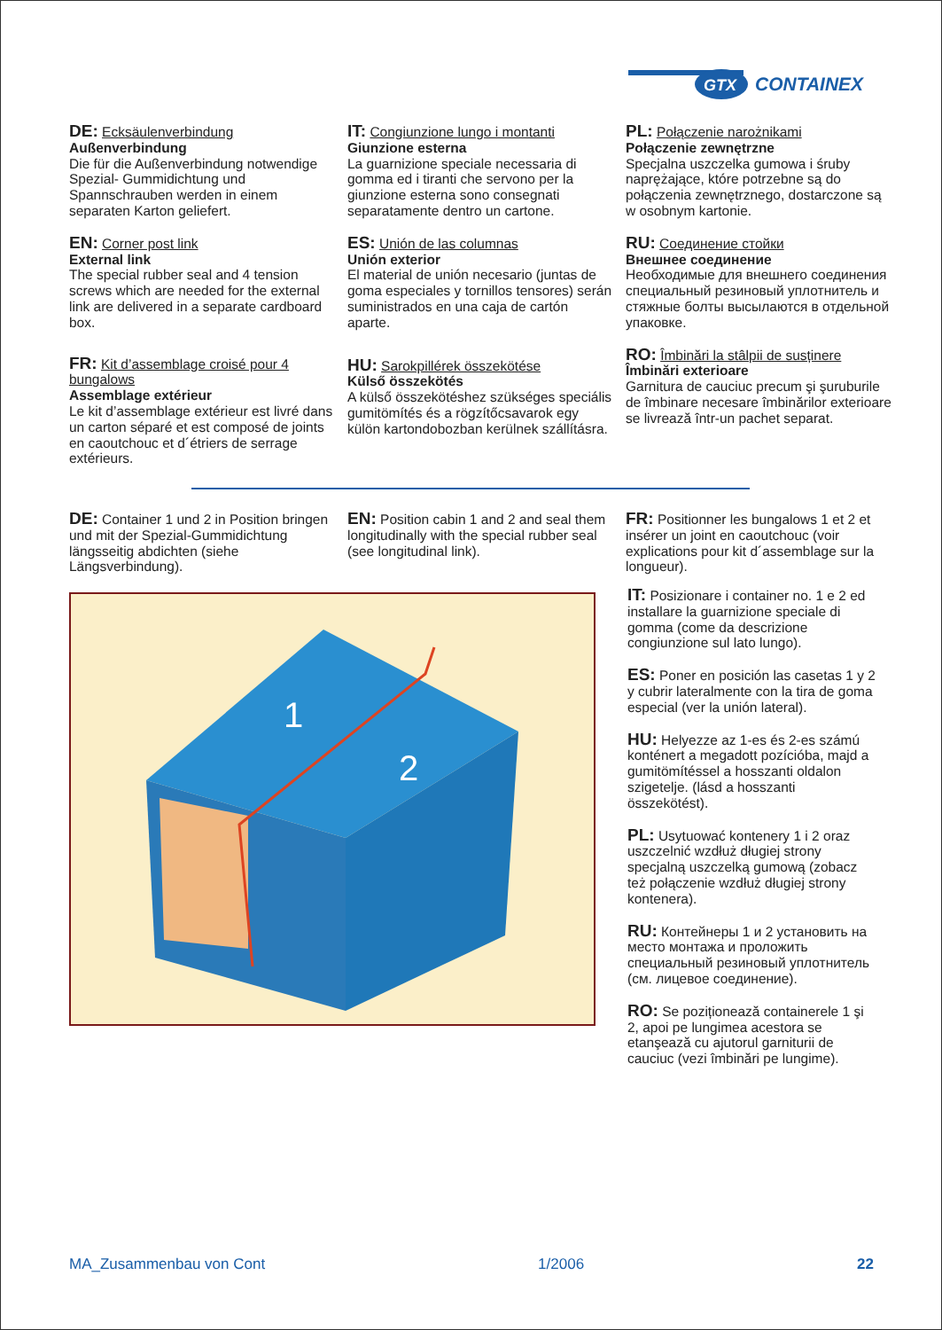GTX
CONTAINEX
DE: Ecksäulenverbindung
Außenverbindung
Die für die Außenverbindung notwendige Spezial- Gummidichtung und Spannschrauben werden in einem separaten Karton geliefert.
EN: Corner post link
External link
The special rubber seal and 4 tension screws which are needed for the external link are delivered in a separate cardboard box.
FR: Kit d’assemblage croisé pour 4 bungalows
Assemblage extérieur
Le kit d’assemblage extérieur est livré dans un carton séparé et est composé de joints en caoutchouc et d´étriers de serrage extérieurs.
IT: Congiunzione lungo i montanti
Giunzione esterna
La guarnizione speciale necessaria di gomma ed i tiranti che servono per la giunzione esterna sono consegnati separatamente dentro un cartone.
ES: Unión de las columnas
Unión exterior
El material de unión necesario (juntas de goma especiales y tornillos tensores) serán suministrados en una caja de cartón aparte.
HU: Sarokpillérek összekötése
Külső összekötés
A külső összekötéshez szükséges speciális gumitömítés és a rögzítőcsavarok egy külön kartondobozban kerülnek szállításra.
PL: Połączenie narożnikami
Połączenie zewnętrzne
Specjalna uszczelka gumowa i śruby naprężające, które potrzebne są do połączenia zewnętrznego, dostarczone są w osobnym kartonie.
RU: Соединение стойки
Внешнее соединение
Необходимые для внешнего соединения специальный резиновый уплотнитель и стяжные болты высылаются в отдельной упаковке.
RO: Îmbinări la stâlpii de susținere
Îmbinări exterioare
Garnitura de cauciuc precum şi şuruburile de îmbinare necesare îmbinărilor exterioare se livrează într-un pachet separat.
DE: Container 1 und 2 in Position bringen und mit der Spezial-Gummidichtung längsseitig abdichten (siehe Längsverbindung).
EN: Position cabin 1 and 2 and seal them longitudinally with the special rubber seal (see longitudinal link).
FR: Positionner les bungalows 1 et 2 et insérer un joint en caoutchouc (voir explications pour kit d´assemblage sur la longueur).
1
2
IT: Posizionare i container no. 1 e 2 ed installare la guarnizione speciale di gomma (come da descrizione congiunzione sul lato lungo).
ES: Poner en posición las casetas 1 y 2 y cubrir lateralmente con la tira de goma especial (ver la unión lateral).
HU: Helyezze az 1-es és 2-es számú konténert a megadott pozícióba, majd a gumitömítéssel a hosszanti oldalon szigetelje. (lásd a hosszanti összekötést).
PL: Usytuować kontenery 1 i 2 oraz uszczelnić wzdłuż długiej strony specjalną uszczelką gumową (zobacz też połączenie wzdłuż długiej strony kontenera).
RU: Контейнеры 1 и 2 установить на место монтажа и проложить специальный резиновый уплотнитель (см. лицевое соединение).
RO: Se poziționează containerele 1 şi 2, apoi pe lungimea acestora se etanşează cu ajutorul garniturii de cauciuc (vezi îmbinări pe lungime).
MA_Zusammenbau von Cont 1/2006 22